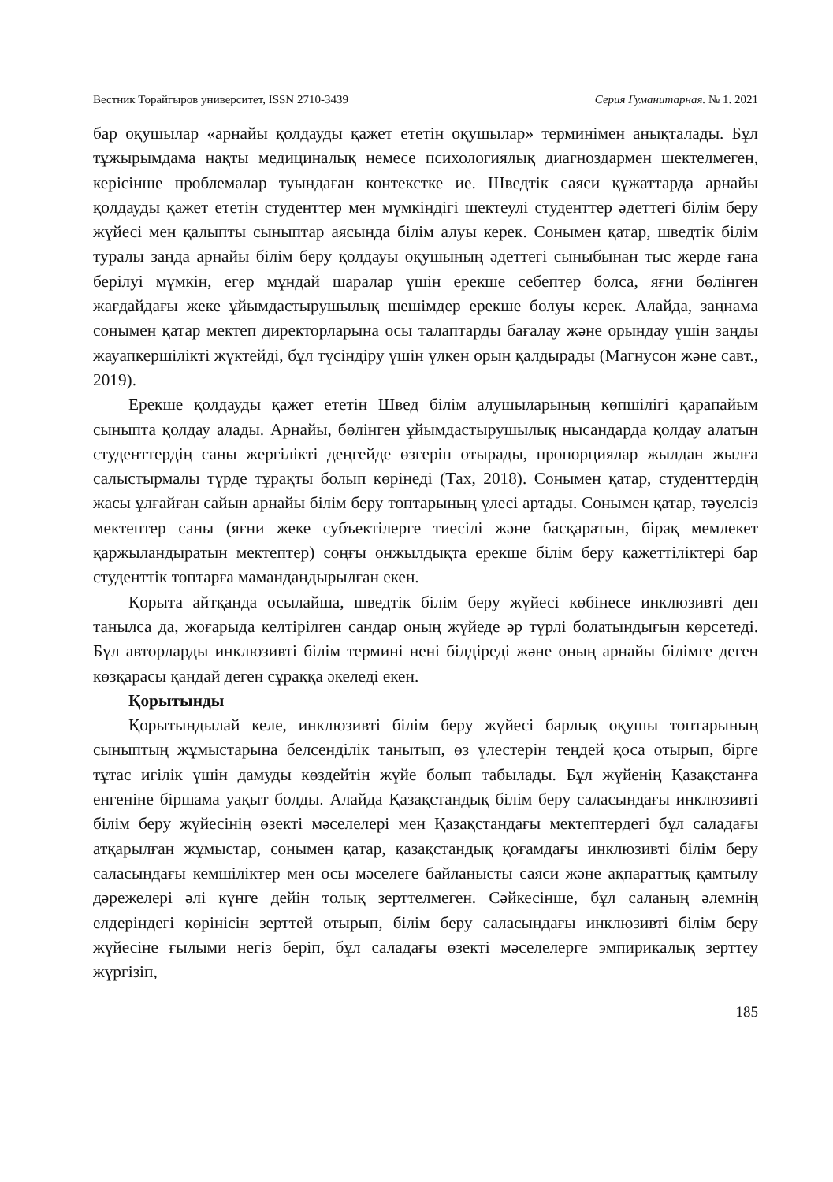Вестник Торайгыров университет, ISSN 2710-3439 Серия Гуманитарная. № 1. 2021
бар оқушылар «арнайы қолдауды қажет ететін оқушылар» терминімен анықталады. Бұл тұжырымдама нақты медициналық немесе психологиялық диагноздармен шектелмеген, керісінше проблемалар туындаған контекстке ие. Шведтік саяси құжаттарда арнайы қолдауды қажет ететін студенттер мен мүмкіндігі шектеулі студенттер әдеттегі білім беру жүйесі мен қалыпты сыныптар аясында білім алуы керек. Сонымен қатар, шведтік білім туралы заңда арнайы білім беру қолдауы оқушының әдеттегі сыныбынан тыс жерде ғана берілуі мүмкін, егер мұндай шаралар үшін ерекше себептер болса, яғни бөлінген жағдайдағы жеке ұйымдастырушылық шешімдер ерекше болуы керек. Алайда, заңнама сонымен қатар мектеп директорларына осы талаптарды бағалау және орындау үшін заңды жауапкершілікті жүктейді, бұл түсіндіру үшін үлкен орын қалдырады (Магнусон және савт., 2019).
Ерекше қолдауды қажет ететін Швед білім алушыларының көпшілігі қарапайым сыныпта қолдау алады. Арнайы, бөлінген ұйымдастырушылық нысандарда қолдау алатын студенттердің саны жергілікті деңгейде өзгеріп отырады, пропорциялар жылдан жылға салыстырмалы түрде тұрақты болып көрінеді (Tах, 2018). Сонымен қатар, студенттердің жасы ұлғайған сайын арнайы білім беру топтарының үлесі артады. Сонымен қатар, тәуелсіз мектептер саны (яғни жеке субъектілерге тиесілі және басқаратын, бірақ мемлекет қаржыландыратын мектептер) соңғы онжылдықта ерекше білім беру қажеттіліктері бар студенттік топтарға мамандандырылған екен.
Қорыта айтқанда осылайша, шведтік білім беру жүйесі көбінесе инклюзивті деп танылса да, жоғарыда келтірілген сандар оның жүйеде әр түрлі болатындығын көрсетеді. Бұл авторларды инклюзивті білім термині нені білдіреді және оның арнайы білімге деген көзқарасы қандай деген сұраққа әкеледі екен.
Қорытынды
Қорытындылай келе, инклюзивті білім беру жүйесі барлық оқушы топтарының сыныптың жұмыстарына белсенділік танытып, өз үлестерін теңдей қоса отырып, бірге тұтас игілік үшін дамуды көздейтін жүйе болып табылады. Бұл жүйенің Қазақстанға енгеніне біршама уақыт болды. Алайда Қазақстандық білім беру саласындағы инклюзивті білім беру жүйесінің өзекті мәселелері мен Қазақстандағы мектептердегі бұл саладағы атқарылған жұмыстар, сонымен қатар, қазақстандық қоғамдағы инклюзивті білім беру саласындағы кемшіліктер мен осы мәселеге байланысты саяси және ақпараттық қамтылу дәрежелері әлі күнге дейін толық зерттелмеген. Сәйкесінше, бұл саланың әлемнің елдеріндегі көрінісін зерттей отырып, білім беру саласындағы инклюзивті білім беру жүйесіне ғылыми негіз беріп, бұл саладағы өзекті мәселелерге эмпирикалық зерттеу жүргізіп,
185